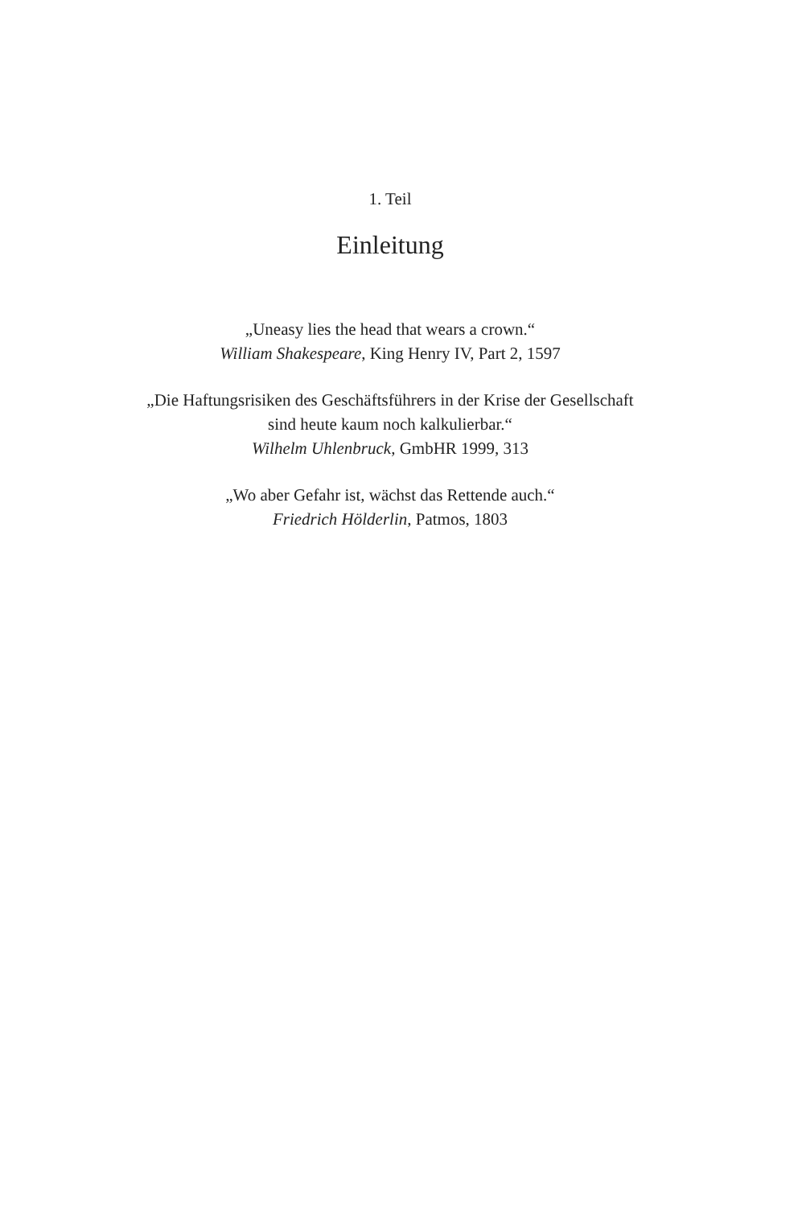1. Teil
Einleitung
„Uneasy lies the head that wears a crown.“
William Shakespeare, King Henry IV, Part 2, 1597
„Die Haftungsrisiken des Geschäftsführers in der Krise der Gesellschaft
sind heute kaum noch kalkulierbar.“
Wilhelm Uhlenbruck, GmbHR 1999, 313
„Wo aber Gefahr ist, wächst das Rettende auch.“
Friedrich Hölderlin, Patmos, 1803